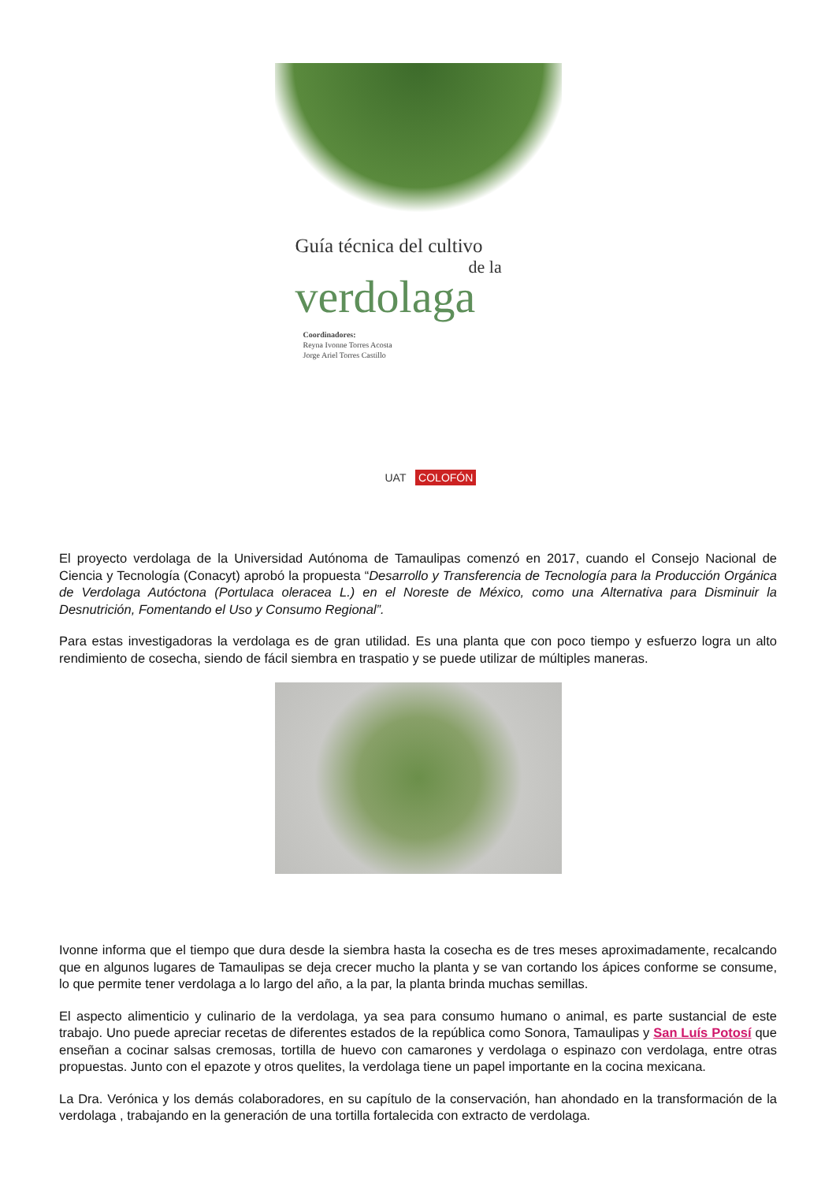Guía técnica del cultivo
de la
verdolaga
Coordinadores:
Reyna Ivonne Torres Acosta
Jorge Ariel Torres Castillo
UAT COLOFÓN
El proyecto verdolaga de la Universidad Autónoma de Tamaulipas comenzó en 2017, cuando el Consejo Nacional de Ciencia y Tecnología (Conacyt) aprobó la propuesta “Desarrollo y Transferencia de Tecnología para la Producción Orgánica de Verdolaga Autóctona (Portulaca oleracea L.) en el Noreste de México, como una Alternativa para Disminuir la Desnutrición, Fomentando el Uso y Consumo Regional”.
Para estas investigadoras la verdolaga es de gran utilidad. Es una planta que con poco tiempo y esfuerzo logra un alto rendimiento de cosecha, siendo de fácil siembra en traspatio y se puede utilizar de múltiples maneras.
Ivonne informa que el tiempo que dura desde la siembra hasta la cosecha es de tres meses aproximadamente, recalcando que en algunos lugares de Tamaulipas se deja crecer mucho la planta y se van cortando los ápices conforme se consume, lo que permite tener verdolaga a lo largo del año, a la par, la planta brinda muchas semillas.
El aspecto alimenticio y culinario de la verdolaga, ya sea para consumo humano o animal, es parte sustancial de este trabajo. Uno puede apreciar recetas de diferentes estados de la república como Sonora, Tamaulipas y San Luís Potosí que enseñan a cocinar salsas cremosas, tortilla de huevo con camarones y verdolaga o espinazo con verdolaga, entre otras propuestas. Junto con el epazote y otros quelites, la verdolaga tiene un papel importante en la cocina mexicana.
La Dra. Verónica y los demás colaboradores, en su capítulo de la conservación, han ahondado en la transformación de la verdolaga , trabajando en la generación de una tortilla fortalecida con extracto de verdolaga.